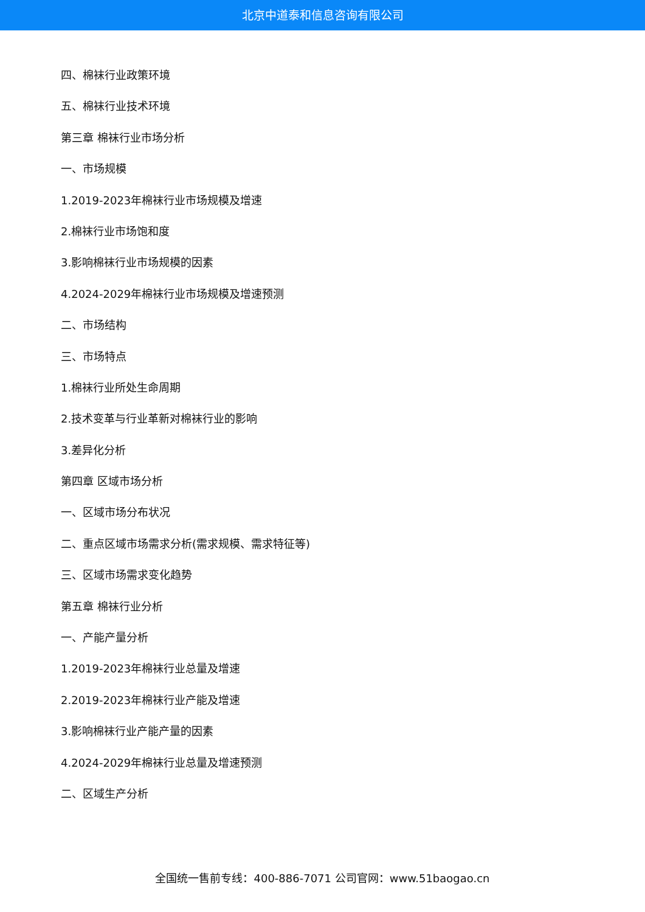北京中道泰和信息咨询有限公司
四、棉袜行业政策环境
五、棉袜行业技术环境
第三章 棉袜行业市场分析
一、市场规模
1.2019-2023年棉袜行业市场规模及增速
2.棉袜行业市场饱和度
3.影响棉袜行业市场规模的因素
4.2024-2029年棉袜行业市场规模及增速预测
二、市场结构
三、市场特点
1.棉袜行业所处生命周期
2.技术变革与行业革新对棉袜行业的影响
3.差异化分析
第四章 区域市场分析
一、区域市场分布状况
二、重点区域市场需求分析(需求规模、需求特征等)
三、区域市场需求变化趋势
第五章 棉袜行业分析
一、产能产量分析
1.2019-2023年棉袜行业总量及增速
2.2019-2023年棉袜行业产能及增速
3.影响棉袜行业产能产量的因素
4.2024-2029年棉袜行业总量及增速预测
二、区域生产分析
全国统一售前专线：400-886-7071 公司官网：www.51baogao.cn